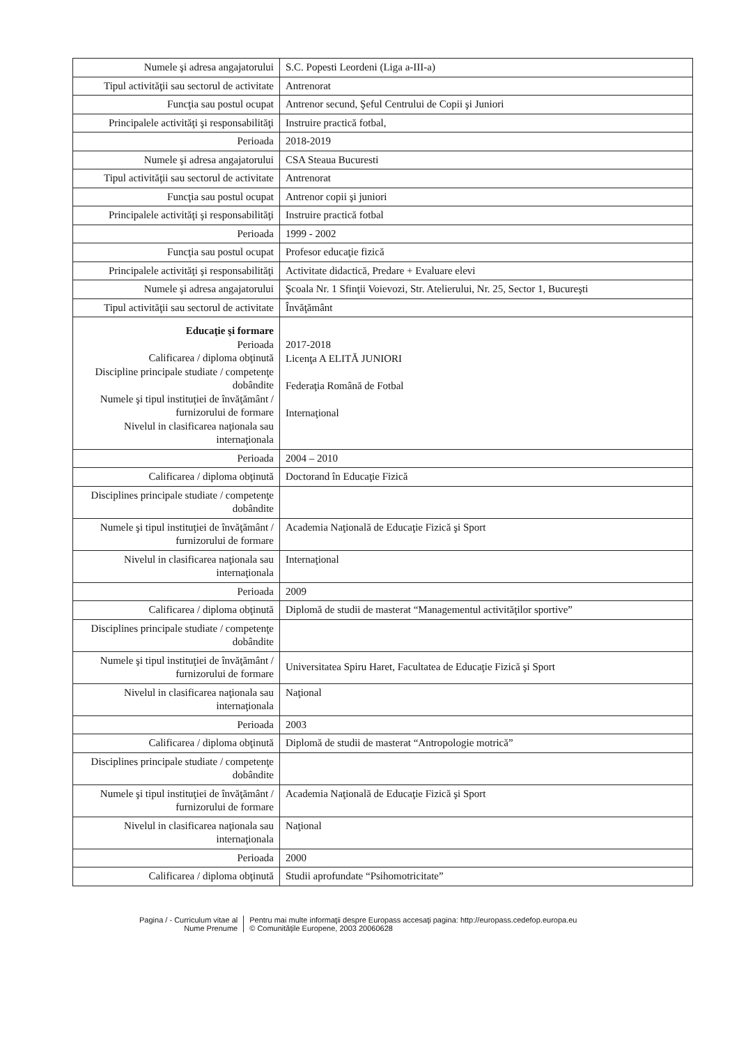| Numele şi adresa angajatorului | S.C. Popesti Leordeni (Liga a-III-a) |
| Tipul activităţii sau sectorul de activitate | Antrenorat |
| Funcţia sau postul ocupat | Antrenor secund, Şeful Centrului de Copii şi Juniori |
| Principalele activităţi şi responsabilităţi | Instruire practică fotbal, |
| Perioada | 2018-2019 |
| Numele şi adresa angajatorului | CSA Steaua Bucuresti |
| Tipul activităţii sau sectorul de activitate | Antrenorat |
| Funcţia sau postul ocupat | Antrenor copii şi juniori |
| Principalele activităţi şi responsabilităţi | Instruire practică fotbal |
| Perioada | 1999 - 2002 |
| Funcţia sau postul ocupat | Profesor educaţie fizică |
| Principalele activităţi şi responsabilităţi | Activitate didactică, Predare + Evaluare elevi |
| Numele şi adresa angajatorului | Şcoala Nr. 1 Sfinţii Voievozi, Str. Atelierului, Nr. 25, Sector 1, Bucureşti |
| Tipul activităţii sau sectorul de activitate | Învăţământ |
| Educaţie şi formare Perioada Calificarea / diploma obţinută Discipline principale studiate / competenţe dobândite Numele şi tipul instituţiei de învăţământ / furnizorului de formare Nivelul in clasificarea naţionala sau internaţionala | 2017-2018 Licenţa A ELITĂ JUNIORI Federaţia Română de Fotbal Internaţional |
| Perioada | 2004 – 2010 |
| Calificarea / diploma obţinută | Doctorand în Educaţie Fizică |
| Disciplines principale studiate / competenţe dobândite | |
| Numele şi tipul instituţiei de învăţământ / furnizorului de formare | Academia Naţională de Educaţie Fizică şi Sport |
| Nivelul in clasificarea naţionala sau internaţionala | Internaţional |
| Perioada | 2009 |
| Calificarea / diploma obţinută | Diplomă de studii de masterat “Managementul activităţilor sportive” |
| Disciplines principale studiate / competenţe dobândite | |
| Numele şi tipul instituţiei de învăţământ / furnizorului de formare | Universitatea Spiru Haret, Facultatea de Educaţie Fizică şi Sport |
| Nivelul in clasificarea naţionala sau internaţionala | Naţional |
| Perioada | 2003 |
| Calificarea / diploma obţinută | Diplomă de studii de masterat “Antropologie motrică” |
| Disciplines principale studiate / competenţe dobândite | |
| Numele şi tipul instituţiei de învăţământ / furnizorului de formare | Academia Naţională de Educaţie Fizică şi Sport |
| Nivelul in clasificarea naţionala sau internaţionala | Naţional |
| Perioada | 2000 |
| Calificarea / diploma obţinută | Studii aprofundate “Psihomotricitate” |
Pagina / - Curriculum vitae al
Nume Prenume
Pentru mai multe informaţii despre Europass accesaţi pagina: http://europass.cedefop.europa.eu
© Comunităţile Europene, 2003 20060628